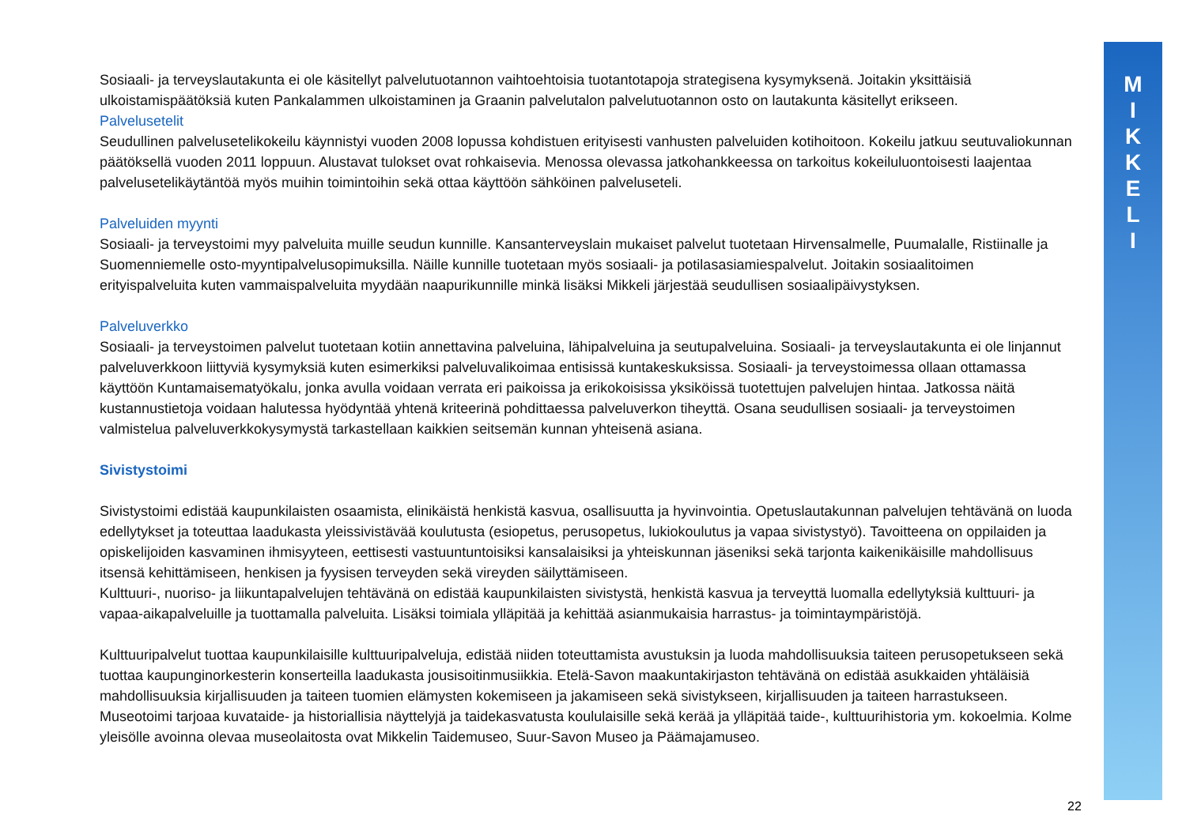M
I
K
K
E
L
I
Sosiaali- ja terveyslautakunta ei ole käsitellyt palvelutuotannon vaihtoehtoisia tuotantotapoja strategisena kysymyksenä. Joitakin yksittäisiä ulkoistamispäätöksiä kuten Pankalammen ulkoistaminen ja Graanin palvelutalon palvelutuotannon osto on lautakunta käsitellyt erikseen.
Palvelusetelit
Seudullinen palvelusetelikokeilu käynnistyi vuoden 2008 lopussa kohdistuen erityisesti vanhusten palveluiden kotihoitoon. Kokeilu jatkuu seutuvaliokunnan päätöksellä vuoden 2011 loppuun. Alustavat tulokset ovat rohkaisevia. Menossa olevassa jatkohankkeessa on tarkoitus kokeiluluontoisesti laajentaa palvelusetelikäytäntöä myös muihin toimintoihin sekä ottaa käyttöön sähköinen palveluseteli.
Palveluiden myynti
Sosiaali- ja terveystoimi myy palveluita muille seudun kunnille. Kansanterveyslain mukaiset palvelut tuotetaan Hirvensalmelle, Puumalalle, Ristiinalle ja Suomenniemelle osto-myyntipalvelusopimuksilla. Näille kunnille tuotetaan myös sosiaali- ja potilasasiamiespalvelut. Joitakin sosiaalitoimen erityispalveluita kuten vammaispalveluita myydään naapurikunnille minkä lisäksi Mikkeli järjestää seudullisen sosiaalipäivystyksen.
Palveluverkko
Sosiaali- ja terveystoimen palvelut tuotetaan kotiin annettavina palveluina, lähipalveluina ja seutupalveluina. Sosiaali- ja terveyslautakunta ei ole linjannut palveluverkkoon liittyviä kysymyksiä kuten esimerkiksi palveluvalikoimaa entisissä kuntakeskuksissa. Sosiaali- ja terveystoimessa ollaan ottamassa käyttöön Kuntamaisematyökalu, jonka avulla voidaan verrata eri paikoissa ja erikokoisissa yksiköissä tuotettujen palvelujen hintaa. Jatkossa näitä kustannustietoja voidaan halutessa hyödyntää yhtenä kriteerinä pohdittaessa palveluverkon tiheyttä. Osana seudullisen sosiaali- ja terveystoimen valmistelua palveluverkkokysymystä tarkastellaan kaikkien seitsemän kunnan yhteisenä asiana.
Sivistystoimi
Sivistystoimi edistää kaupunkilaisten osaamista, elinikäistä henkistä kasvua, osallisuutta ja hyvinvointia. Opetuslautakunnan palvelujen tehtävänä on luoda edellytykset ja toteuttaa laadukasta yleissivistävää koulutusta (esiopetus, perusopetus, lukiokoulutus ja vapaa sivistystyö). Tavoitteena on oppilaiden ja opiskelijoiden kasvaminen ihmisyyteen, eettisesti vastuuntuntoisiksi kansalaisiksi ja yhteiskunnan jäseniksi sekä tarjonta kaikenikäisille mahdollisuus itsensä kehittämiseen, henkisen ja fyysisen terveyden sekä vireyden säilyttämiseen.
Kulttuuri-, nuoriso- ja liikuntapalvelujen tehtävänä on edistää kaupunkilaisten sivistystä, henkistä kasvua ja terveyttä luomalla edellytyksiä kulttuuri- ja vapaa-aikapalveluille ja tuottamalla palveluita. Lisäksi toimiala ylläpitää ja kehittää asianmukaisia harrastus- ja toimintaympäristöjä.
Kulttuuripalvelut tuottaa kaupunkilaisille kulttuuripalveluja, edistää niiden toteuttamista avustuksin ja luoda mahdollisuuksia taiteen perusopetukseen sekä tuottaa kaupunginorkesterin konserteilla laadukasta jousisoitinmusiikkia. Etelä-Savon maakuntakirjaston tehtävänä on edistää asukkaiden yhtäläisiä mahdollisuuksia kirjallisuuden ja taiteen tuomien elämysten kokemiseen ja jakamiseen sekä sivistykseen, kirjallisuuden ja taiteen harrastukseen. Museotoimi tarjoaa kuvataide- ja historiallisia näyttelyjä ja taidekasvatusta koululaisille sekä kerää ja ylläpitää taide-, kulttuurihistoria ym. kokoelmia. Kolme yleisölle avoinna olevaa museolaitosta ovat Mikkelin Taidemuseo, Suur-Savon Museo ja Päämajamuseo.
22